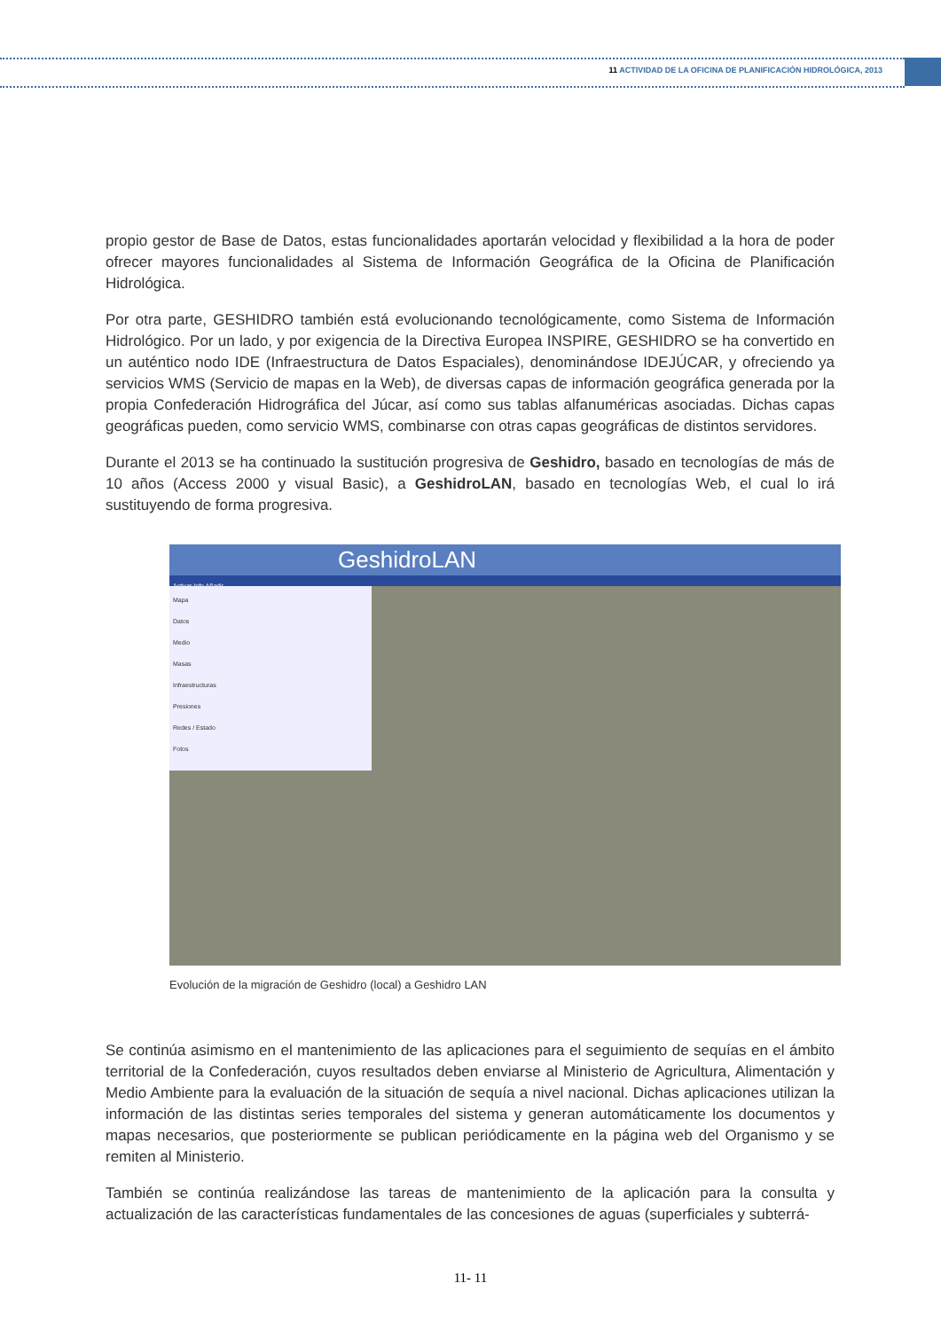11 ACTIVIDAD DE LA OFICINA DE PLANIFICACIÓN HIDROLÓGICA, 2013
propio gestor de Base de Datos, estas funcionalidades aportarán velocidad y flexibilidad a la hora de poder ofrecer mayores funcionalidades al Sistema de Información Geográfica de la Oficina de Planificación Hidrológica.
Por otra parte, GESHIDRO también está evolucionando tecnológicamente, como Sistema de Información Hidrológico. Por un lado, y por exigencia de la Directiva Europea INSPIRE, GESHIDRO se ha convertido en un auténtico nodo IDE (Infraestructura de Datos Espaciales), denominándose IDEJÚCAR, y ofreciendo ya servicios WMS (Servicio de mapas en la Web), de diversas capas de información geográfica generada por la propia Confederación Hidrográfica del Júcar, así como sus tablas alfanuméricas asociadas. Dichas capas geográficas pueden, como servicio WMS, combinarse con otras capas geográficas de distintos servidores.
Durante el 2013 se ha continuado la sustitución progresiva de Geshidro, basado en tecnologías de más de 10 años (Access 2000 y visual Basic), a GeshidroLAN, basado en tecnologías Web, el cual lo irá sustituyendo de forma progresiva.
GeshidroLAN
Activar Info Añadir
Mapa
Datos
Medio
Masas
Infraestructuras
Presiones
Redes / Estado
Fotos
Evolución de la migración de Geshidro (local) a Geshidro LAN
Se continúa asimismo en el mantenimiento de las aplicaciones para el seguimiento de sequías en el ámbito territorial de la Confederación, cuyos resultados deben enviarse al Ministerio de Agricultura, Alimentación y Medio Ambiente para la evaluación de la situación de sequía a nivel nacional. Dichas aplicaciones utilizan la información de las distintas series temporales del sistema y generan automáticamente los documentos y mapas necesarios, que posteriormente se publican periódicamente en la página web del Organismo y se remiten al Ministerio.
También se continúa realizándose las tareas de mantenimiento de la aplicación para la consulta y actualización de las características fundamentales de las concesiones de aguas (superficiales y subterrá-
11- 11